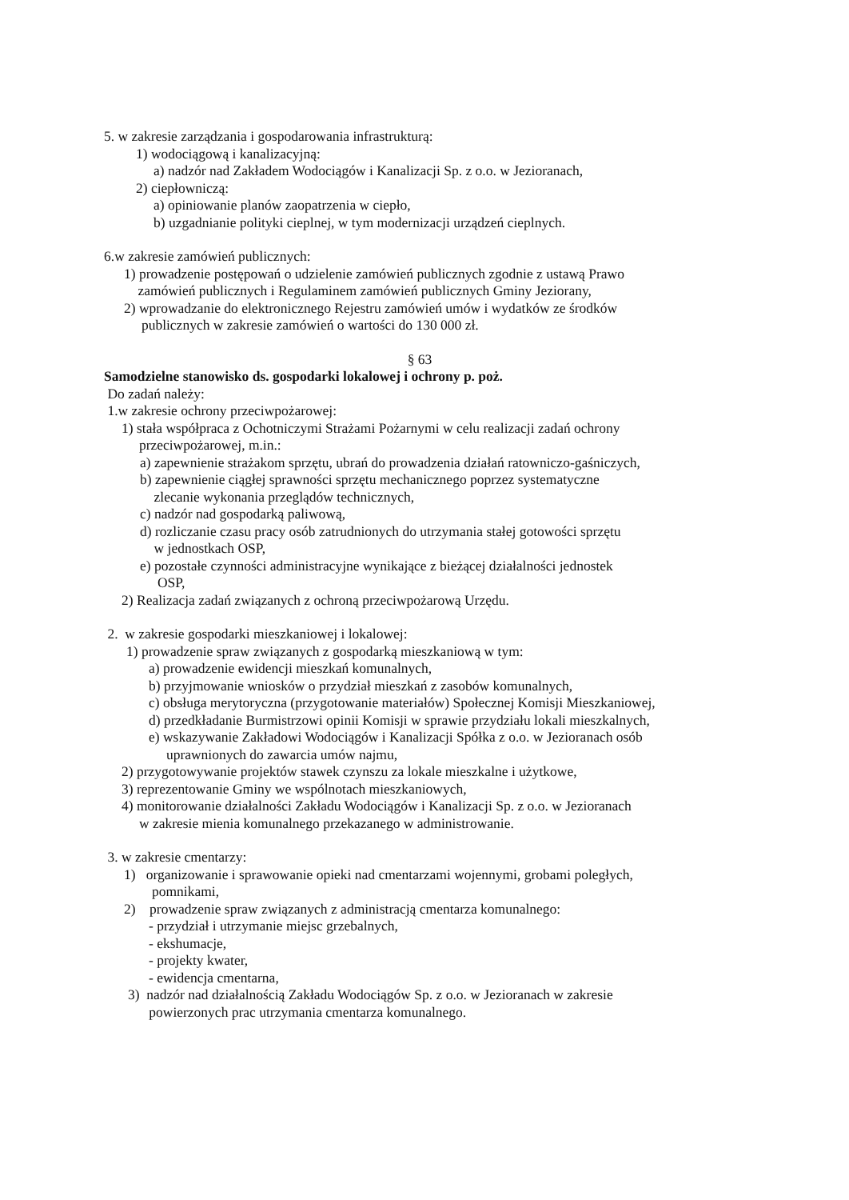5. w zakresie zarządzania i gospodarowania infrastrukturą:
1) wodociągową i kanalizacyjną:
a) nadzór nad Zakładem Wodociągów i Kanalizacji Sp. z o.o. w Jezioranach,
2) ciepłowniczą:
a) opiniowanie planów zaopatrzenia w ciepło,
b) uzgadnianie polityki cieplnej, w tym modernizacji urządzeń cieplnych.
6.w zakresie zamówień publicznych:
1) prowadzenie postępowań o udzielenie zamówień publicznych zgodnie z ustawą Prawo
zamówień publicznych i Regulaminem zamówień publicznych Gminy Jeziorany,
2) wprowadzanie do elektronicznego Rejestru zamówień umów i wydatków ze środków
publicznych w zakresie zamówień o wartości do 130 000 zł.
§ 63
Samodzielne stanowisko ds. gospodarki lokalowej i ochrony p. poż.
Do zadań należy:
1.w zakresie ochrony przeciwpożarowej:
1) stała współpraca z Ochotniczymi Strażami Pożarnymi w celu realizacji zadań ochrony
przeciwpożarowej, m.in.:
a) zapewnienie strażakom sprzętu, ubrań do prowadzenia działań ratowniczo-gaśniczych,
b) zapewnienie ciągłej sprawności sprzętu mechanicznego poprzez systematyczne
zlecanie wykonania przeglądów technicznych,
c) nadzór nad gospodarką paliwową,
d) rozliczanie czasu pracy osób zatrudnionych do utrzymania stałej gotowości sprzętu
w jednostkach OSP,
e) pozostałe czynności administracyjne wynikające z bieżącej działalności jednostek
OSP,
2) Realizacja zadań związanych z ochroną przeciwpożarową Urzędu.
2. w zakresie gospodarki mieszkaniowej i lokalowej:
1) prowadzenie spraw związanych z gospodarką mieszkaniową w tym:
a) prowadzenie ewidencji mieszkań komunalnych,
b) przyjmowanie wniosków o przydział mieszkań z zasobów komunalnych,
c) obsługa merytoryczna (przygotowanie materiałów) Społecznej Komisji Mieszkaniowej,
d) przedkładanie Burmistrzowi opinii Komisji w sprawie przydziału lokali mieszkalnych,
e) wskazywanie Zakładowi Wodociągów i Kanalizacji Spółka z o.o. w Jezioranach osób
uprawnionych do zawarcia umów najmu,
2) przygotowywanie projektów stawek czynszu za lokale mieszkalne i użytkowe,
3) reprezentowanie Gminy we wspólnotach mieszkaniowych,
4) monitorowanie działalności Zakładu Wodociągów i Kanalizacji Sp. z o.o. w Jezioranach
w zakresie mienia komunalnego przekazanego w administrowanie.
3. w zakresie cmentarzy:
1) organizowanie i sprawowanie opieki nad cmentarzami wojennymi, grobami poległych,
pomnikami,
2) prowadzenie spraw związanych z administracją cmentarza komunalnego:
- przydział i utrzymanie miejsc grzebalnych,
- ekshumacje,
- projekty kwater,
- ewidencja cmentarna,
3) nadzór nad działalnością Zakładu Wodociągów Sp. z o.o. w Jezioranach w zakresie
powierzonych prac utrzymania cmentarza komunalnego.